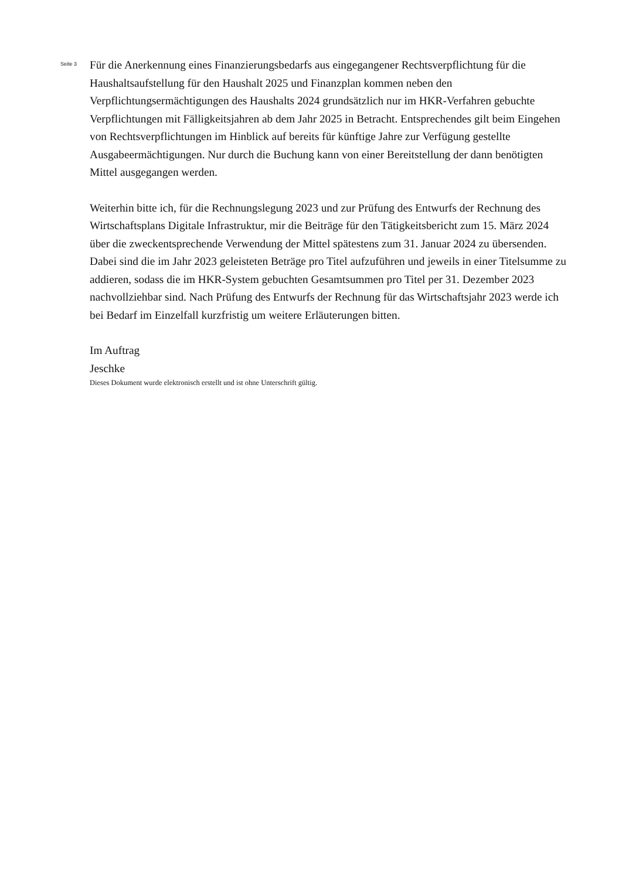Seite 3
Für die Anerkennung eines Finanzierungsbedarfs aus eingegangener Rechtsverpflichtung für die Haushaltsaufstellung für den Haushalt 2025 und Finanzplan kommen neben den Verpflichtungsermächtigungen des Haushalts 2024 grundsätzlich nur im HKR-Verfahren gebuchte Verpflichtungen mit Fälligkeitsjahren ab dem Jahr 2025 in Betracht. Entsprechendes gilt beim Eingehen von Rechtsverpflichtungen im Hinblick auf bereits für künftige Jahre zur Verfügung gestellte Ausgabeermächtigungen. Nur durch die Buchung kann von einer Bereitstellung der dann benötigten Mittel ausgegangen werden.
Weiterhin bitte ich, für die Rechnungslegung 2023 und zur Prüfung des Entwurfs der Rechnung des Wirtschaftsplans Digitale Infrastruktur, mir die Beiträge für den Tätigkeitsbericht zum 15. März 2024 über die zweckentsprechende Verwendung der Mittel spätestens zum 31. Januar 2024 zu übersenden. Dabei sind die im Jahr 2023 geleisteten Beträge pro Titel aufzuführen und jeweils in einer Titelsumme zu addieren, sodass die im HKR-System gebuchten Gesamtsummen pro Titel per 31. Dezember 2023 nachvollziehbar sind. Nach Prüfung des Entwurfs der Rechnung für das Wirtschaftsjahr 2023 werde ich bei Bedarf im Einzelfall kurzfristig um weitere Erläuterungen bitten.
Im Auftrag
Jeschke
Dieses Dokument wurde elektronisch erstellt und ist ohne Unterschrift gültig.